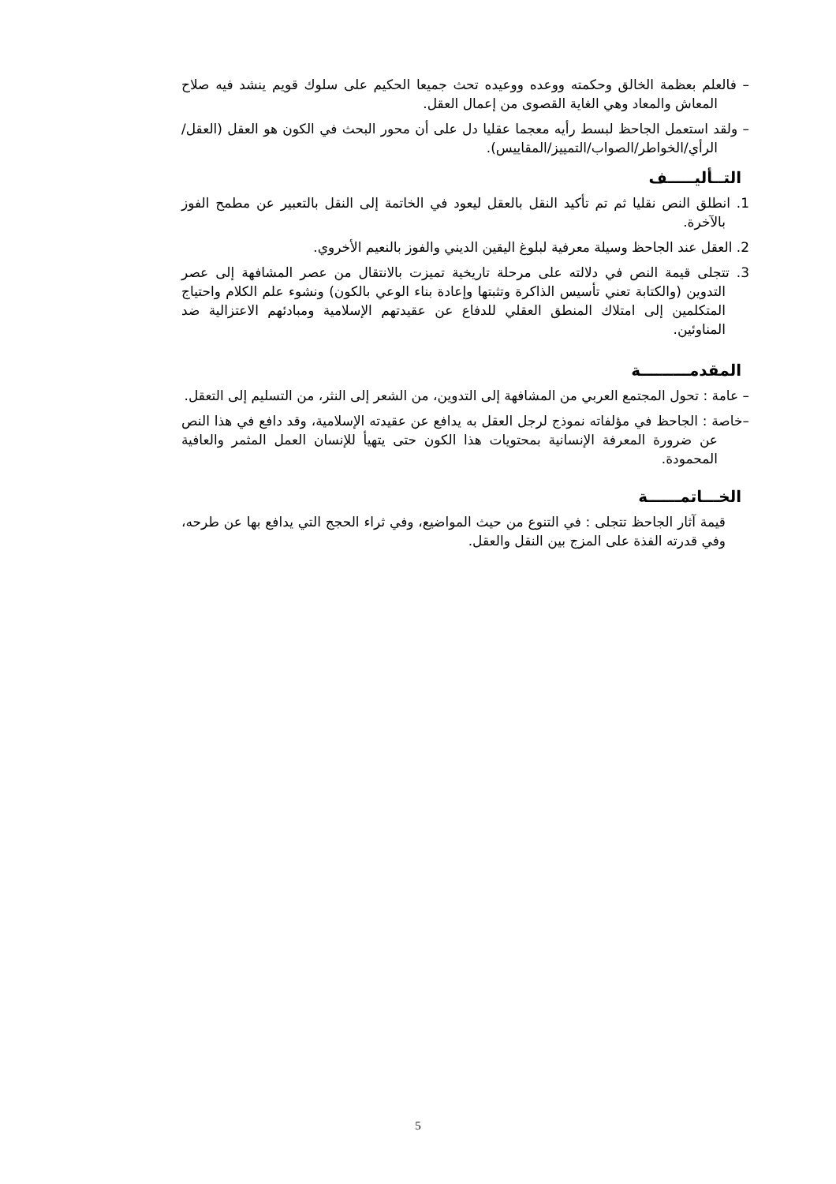– فالعلم بعظمة الخالق وحكمته ووعده ووعيده تحث جميعا الحكيم على سلوك قويم ينشد فيه صلاح المعاش والمعاد وهي الغاية القصوى من إعمال العقل.
– ولقد استعمل الجاحظ لبسط رأيه معجما عقليا دل على أن محور البحث في الكون هو العقل (العقل/الرأي/الخواطر/الصواب/التمييز/المقاييس).
التــأليـــــف
1. انطلق النص نقليا ثم تم تأكيد النقل بالعقل ليعود في الخاتمة إلى النقل بالتعبير عن مطمح الفوز بالآخرة.
2. العقل عند الجاحظ وسيلة معرفية لبلوغ اليقين الديني والفوز بالنعيم الأخروي.
3. تتجلى قيمة النص في دلالته على مرحلة تاريخية تميزت بالانتقال من عصر المشافهة إلى عصر التدوين (والكتابة تعني تأسيس الذاكرة وتثبتها وإعادة بناء الوعي بالكون) ونشوء علم الكلام واحتياج المتكلمين إلى امتلاك المنطق العقلي للدفاع عن عقيدتهم الإسلامية ومبادئهم الاعتزالية ضد المناوئين.
المقدمـــــــــة
– عامة : تحول المجتمع العربي من المشافهة إلى التدوين، من الشعر إلى النثر، من التسليم إلى التعقل.
–خاصة : الجاحظ في مؤلفاته نموذج لرجل العقل به يدافع عن عقيدته الإسلامية، وقد دافع في هذا النص عن ضرورة المعرفة الإنسانية بمحتويات هذا الكون حتى يتهيأ للإنسان العمل المثمر والعافية المحمودة.
الخـــاتمــــــة
قيمة آثار الجاحظ تتجلى : في التنوع من حيث المواضيع، وفي ثراء الحجج التي يدافع بها عن طرحه، وفي قدرته الفذة على المزج بين النقل والعقل.
5